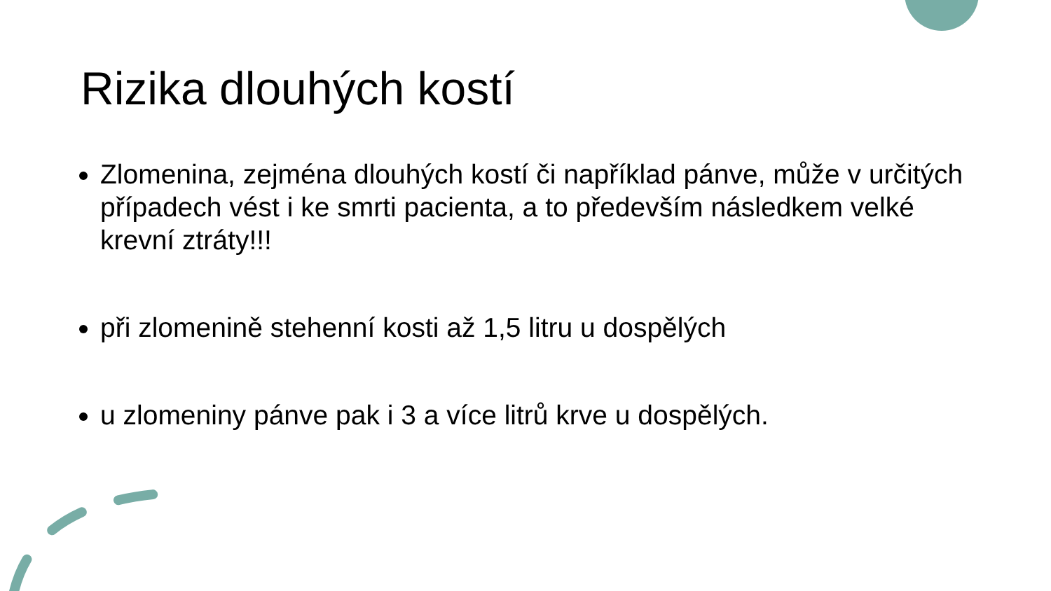Rizika dlouhých kostí
Zlomenina, zejména dlouhých kostí či například pánve, může v určitých případech vést i ke smrti pacienta, a to především následkem velké krevní ztráty!!!
při zlomenině stehenní kosti až 1,5 litru u dospělých
u zlomeniny pánve pak i 3 a více litrů krve u dospělých.